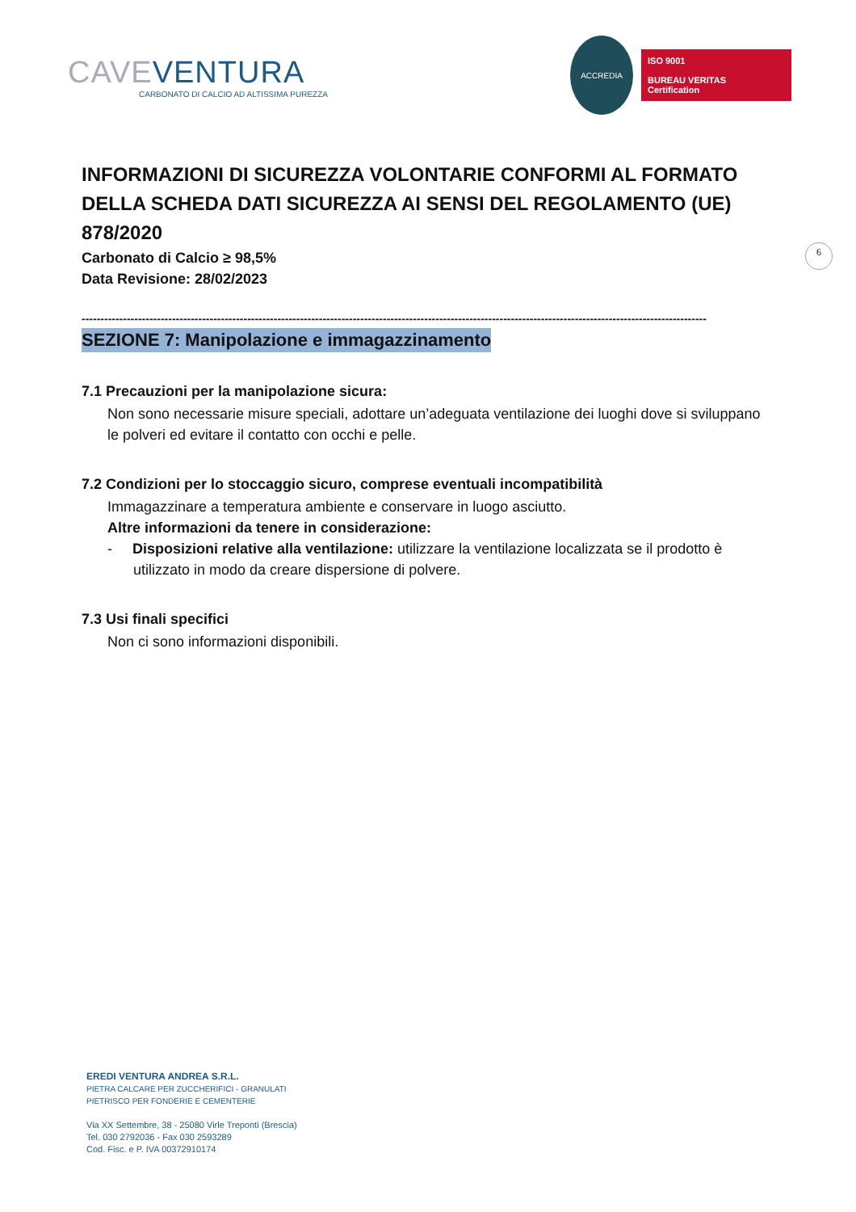CAVE VENTURA
CARBONATO DI CALCIO AD ALTISSIMA PUREZZA
ACCREDIA
ISO 9001
BUREAU VERITAS
Certification
6
INFORMAZIONI DI SICUREZZA VOLONTARIE CONFORMI AL FORMATO DELLA SCHEDA DATI SICUREZZA AI SENSI DEL REGOLAMENTO (UE) 878/2020
Carbonato di Calcio ≥ 98,5%
Data Revisione: 28/02/2023
----------------------------------------------------------------------------------------------------------------------------------------------------------------------
SEZIONE 7: Manipolazione e immagazzinamento
7.1 Precauzioni per la manipolazione sicura:
Non sono necessarie misure speciali, adottare un’adeguata ventilazione dei luoghi dove si sviluppano le polveri ed evitare il contatto con occhi e pelle.
7.2 Condizioni per lo stoccaggio sicuro, comprese eventuali incompatibilità
Immagazzinare a temperatura ambiente e conservare in luogo asciutto.
Altre informazioni da tenere in considerazione:
- Disposizioni relative alla ventilazione: utilizzare la ventilazione localizzata se il prodotto è utilizzato in modo da creare dispersione di polvere.
7.3 Usi finali specifici
Non ci sono informazioni disponibili.
EREDI VENTURA ANDREA S.R.L.
PIETRA CALCARE PER ZUCCHERIFICI - GRANULATI
PIETRISCO PER FONDERIE E CEMENTERIE
Via XX Settembre, 38 - 25080 Virle Treponti (Brescia)
Tel. 030 2792036 - Fax 030 2593289
Cod. Fisc. e P. IVA 00372910174